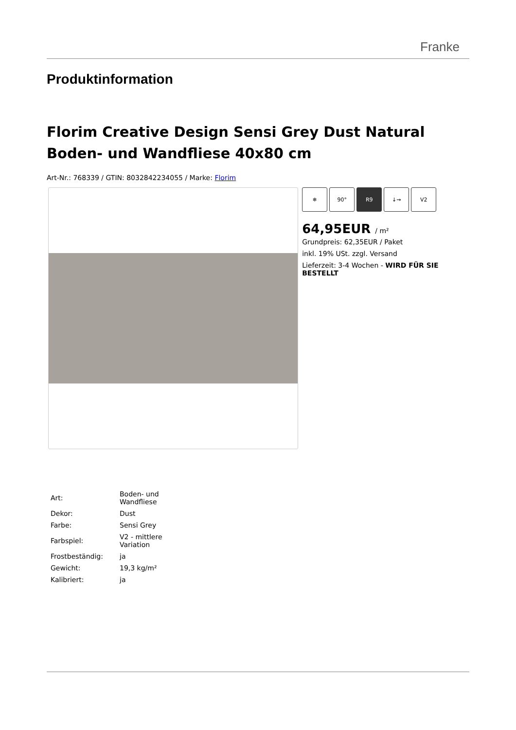Franke
Produktinformation
Florim Creative Design Sensi Grey Dust Natural Boden- und Wandfliese 40x80 cm
Art-Nr.: 768339 / GTIN: 8032842234055 / Marke: Florim
❄ 90° R9 ↓→ V2
64,95EUR / m²
Grundpreis: 62,35EUR / Paket
inkl. 19% USt. zzgl. Versand
Lieferzeit: 3-4 Wochen - WIRD FÜR SIE BESTELLT
| Art: | Boden- und Wandfliese |
| Dekor: | Dust |
| Farbe: | Sensi Grey |
| Farbspiel: | V2 - mittlere Variation |
| Frostbeständig: | ja |
| Gewicht: | 19,3 kg/m² |
| Kalibriert: | ja |